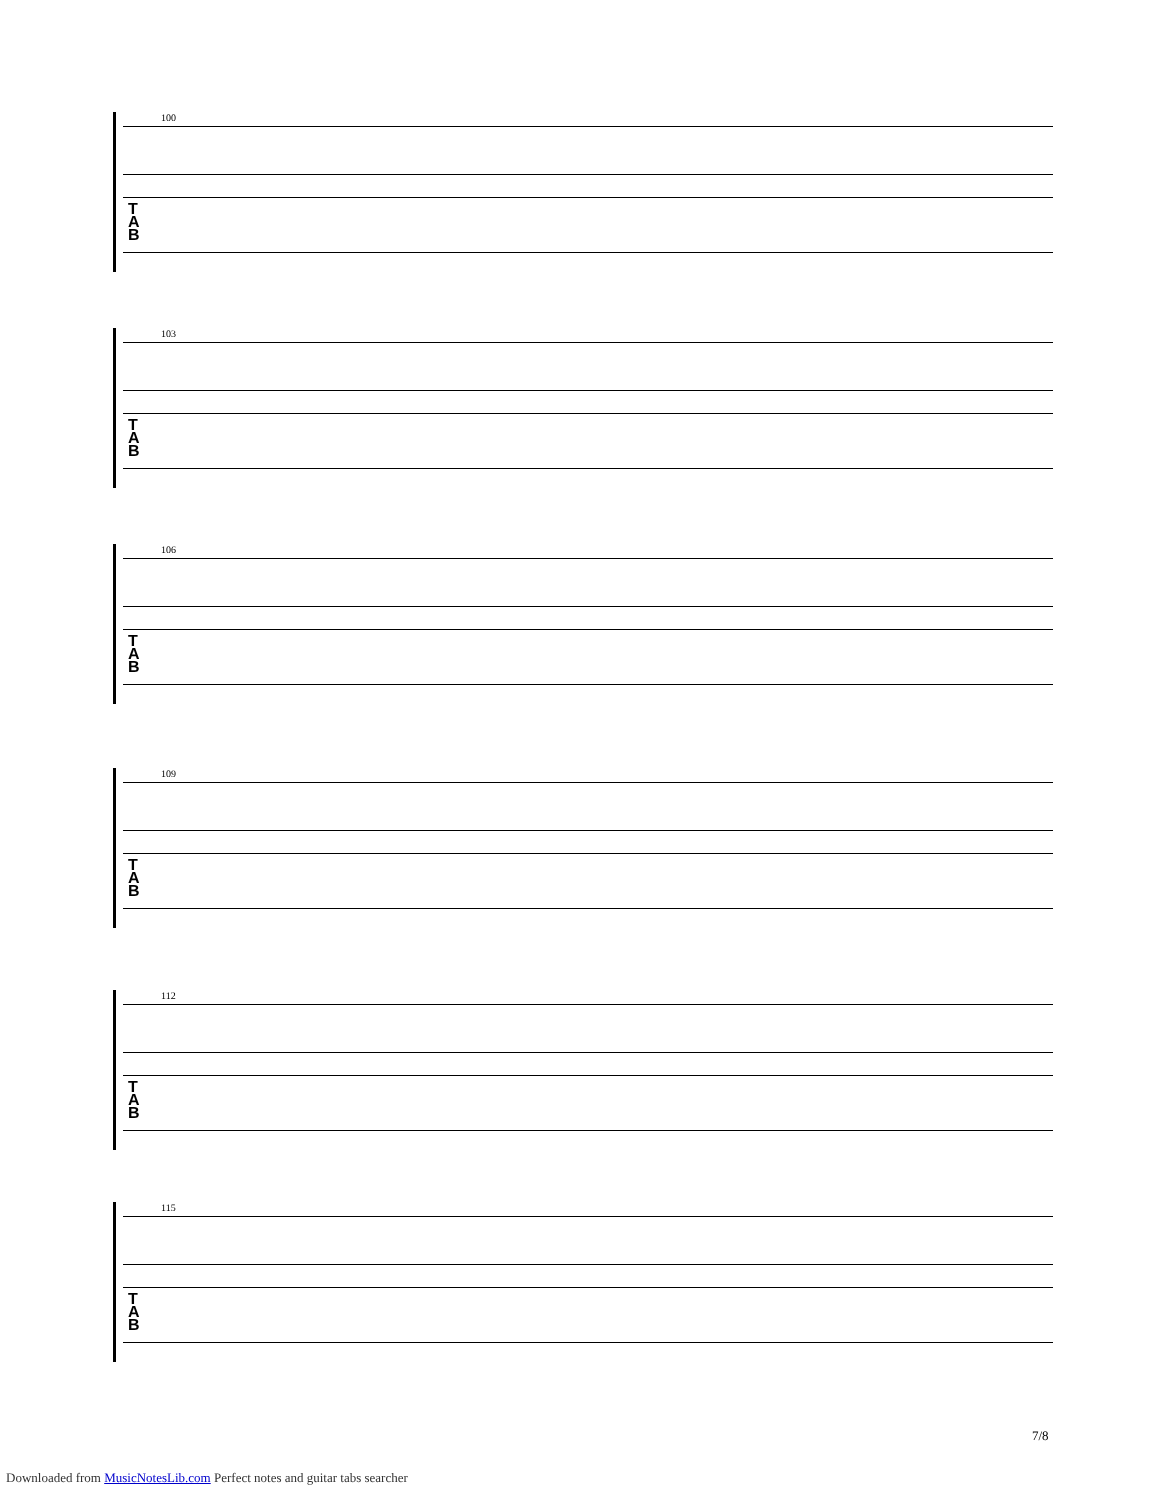100
T
A
B
103
T
A
B
106
T
A
B
109
T
A
B
112
T
A
B
115
T
A
B
7/8
Downloaded from MusicNotesLib.com Perfect notes and guitar tabs searcher